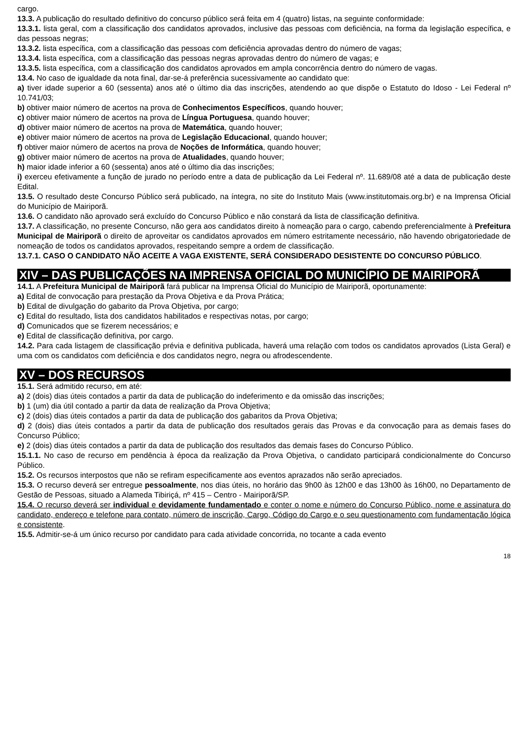cargo.
13.3. A publicação do resultado definitivo do concurso público será feita em 4 (quatro) listas, na seguinte conformidade:
13.3.1. lista geral, com a classificação dos candidatos aprovados, inclusive das pessoas com deficiência, na forma da legislação específica, e das pessoas negras;
13.3.2. lista específica, com a classificação das pessoas com deficiência aprovadas dentro do número de vagas;
13.3.4. lista específica, com a classificação das pessoas negras aprovadas dentro do número de vagas; e
13.3.5. lista específica, com a classificação dos candidatos aprovados em ampla concorrência dentro do número de vagas.
13.4. No caso de igualdade da nota final, dar-se-á preferência sucessivamente ao candidato que:
a) tiver idade superior a 60 (sessenta) anos até o último dia das inscrições, atendendo ao que dispõe o Estatuto do Idoso - Lei Federal nº 10.741/03;
b) obtiver maior número de acertos na prova de Conhecimentos Específicos, quando houver;
c) obtiver maior número de acertos na prova de Língua Portuguesa, quando houver;
d) obtiver maior número de acertos na prova de Matemática, quando houver;
e) obtiver maior número de acertos na prova de Legislação Educacional, quando houver;
f) obtiver maior número de acertos na prova de Noções de Informática, quando houver;
g) obtiver maior número de acertos na prova de Atualidades, quando houver;
h) maior idade inferior a 60 (sessenta) anos até o último dia das inscrições;
i) exerceu efetivamente a função de jurado no período entre a data de publicação da Lei Federal nº. 11.689/08 até a data de publicação deste Edital.
13.5. O resultado deste Concurso Público será publicado, na íntegra, no site do Instituto Mais (www.institutomais.org.br) e na Imprensa Oficial do Município de Mairiporã.
13.6. O candidato não aprovado será excluído do Concurso Público e não constará da lista de classificação definitiva.
13.7. A classificação, no presente Concurso, não gera aos candidatos direito à nomeação para o cargo, cabendo preferencialmente à Prefeitura Municipal de Mairiporã o direito de aproveitar os candidatos aprovados em número estritamente necessário, não havendo obrigatoriedade de nomeação de todos os candidatos aprovados, respeitando sempre a ordem de classificação.
13.7.1. CASO O CANDIDATO NÃO ACEITE A VAGA EXISTENTE, SERÁ CONSIDERADO DESISTENTE DO CONCURSO PÚBLICO.
XIV – DAS PUBLICAÇÕES NA IMPRENSA OFICIAL DO MUNICÍPIO DE MAIRIPORÃ
14.1. A Prefeitura Municipal de Mairiporã fará publicar na Imprensa Oficial do Município de Mairiporã, oportunamente:
a) Edital de convocação para prestação da Prova Objetiva e da Prova Prática;
b) Edital de divulgação do gabarito da Prova Objetiva, por cargo;
c) Edital do resultado, lista dos candidatos habilitados e respectivas notas, por cargo;
d) Comunicados que se fizerem necessários; e
e) Edital de classificação definitiva, por cargo.
14.2. Para cada listagem de classificação prévia e definitiva publicada, haverá uma relação com todos os candidatos aprovados (Lista Geral) e uma com os candidatos com deficiência e dos candidatos negro, negra ou afrodescendente.
XV – DOS RECURSOS
15.1. Será admitido recurso, em até:
a) 2 (dois) dias úteis contados a partir da data de publicação do indeferimento e da omissão das inscrições;
b) 1 (um) dia útil contado a partir da data de realização da Prova Objetiva;
c) 2 (dois) dias úteis contados a partir da data de publicação dos gabaritos da Prova Objetiva;
d) 2 (dois) dias úteis contados a partir da data de publicação dos resultados gerais das Provas e da convocação para as demais fases do Concurso Público;
e) 2 (dois) dias úteis contados a partir da data de publicação dos resultados das demais fases do Concurso Público.
15.1.1. No caso de recurso em pendência à época da realização da Prova Objetiva, o candidato participará condicionalmente do Concurso Público.
15.2. Os recursos interpostos que não se refiram especificamente aos eventos aprazados não serão apreciados.
15.3. O recurso deverá ser entregue pessoalmente, nos dias úteis, no horário das 9h00 às 12h00 e das 13h00 às 16h00, no Departamento de Gestão de Pessoas, situado a Alameda Tibiriçá, nº 415 – Centro - Mairiporã/SP.
15.4. O recurso deverá ser individual e devidamente fundamentado e conter o nome e número do Concurso Público, nome e assinatura do candidato, endereço e telefone para contato, número de inscrição, Cargo, Código do Cargo e o seu questionamento com fundamentação lógica e consistente.
15.5. Admitir-se-á um único recurso por candidato para cada atividade concorrida, no tocante a cada evento
18